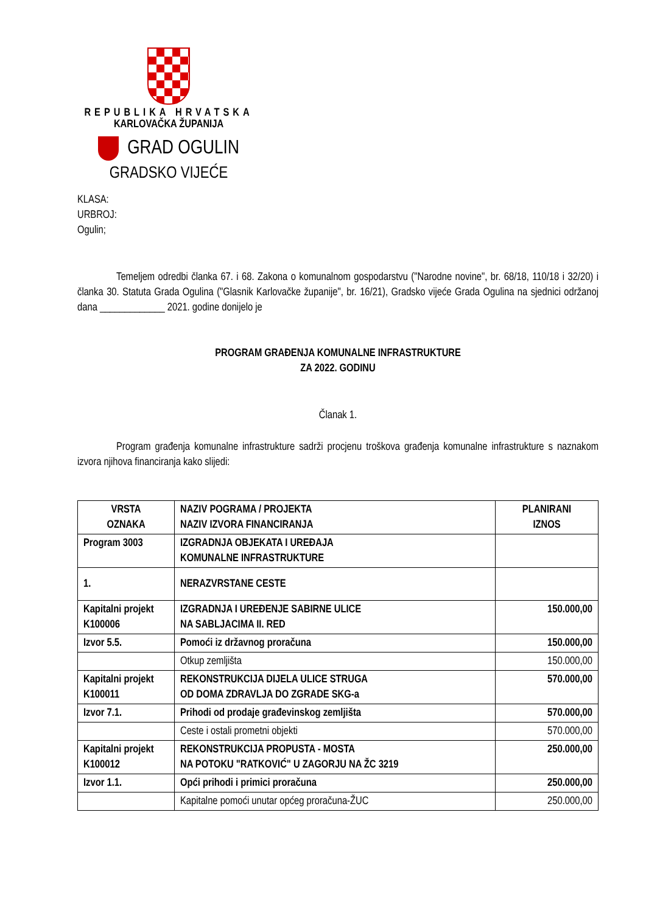REPUBLIKA HRVATSKA
KARLOVAČKA ŽUPANIJA
GRAD OGULIN
GRADSKO VIJEĆE
KLASA:
URBROJ:
Ogulin;
Temeljem odredbi članka 67. i 68. Zakona o komunalnom gospodarstvu ("Narodne novine", br. 68/18, 110/18 i 32/20) i članka 30. Statuta Grada Ogulina ("Glasnik Karlovačke županije", br. 16/21), Gradsko vijeće Grada Ogulina na sjednici održanoj dana _____________ 2021. godine donijelo je
PROGRAM GRAĐENJA KOMUNALNE INFRASTRUKTURE
ZA 2022. GODINU
Članak 1.
Program građenja komunalne infrastrukture sadrži procjenu troškova građenja komunalne infrastrukture s naznakom izvora njihova financiranja kako slijedi:
| VRSTA OZNAKA | NAZIV POGRAMA / PROJEKTA NAZIV IZVORA FINANCIRANJA | PLANIRANI IZNOS |
| --- | --- | --- |
| Program 3003 | IZGRADNJA OBJEKATA I UREĐAJA KOMUNALNE INFRASTRUKTURE | |
| 1. | NERAZVRSTANE CESTE | |
| Kapitalni projekt K100006 | IZGRADNJA I UREĐENJE SABIRNE ULICE NA SABLJACIMA II. RED | 150.000,00 |
| Izvor 5.5. | Pomoći iz državnog proračuna | 150.000,00 |
| | Otkup zemljišta | 150.000,00 |
| Kapitalni projekt K100011 | REKONSTRUKCIJA DIJELA ULICE STRUGA OD DOMA ZDRAVLJA DO ZGRADE SKG-a | 570.000,00 |
| Izvor 7.1. | Prihodi od prodaje građevinskog zemljišta | 570.000,00 |
| | Ceste i ostali prometni objekti | 570.000,00 |
| Kapitalni projekt K100012 | REKONSTRUKCIJA PROPUSTA - MOSTA NA POTOKU "RATKOVIĆ" U ZAGORJU NA ŽC 3219 | 250.000,00 |
| Izvor 1.1. | Opći prihodi i primici proračuna | 250.000,00 |
| | Kapitalne pomoći unutar općeg proračuna-ŽUC | 250.000,00 |